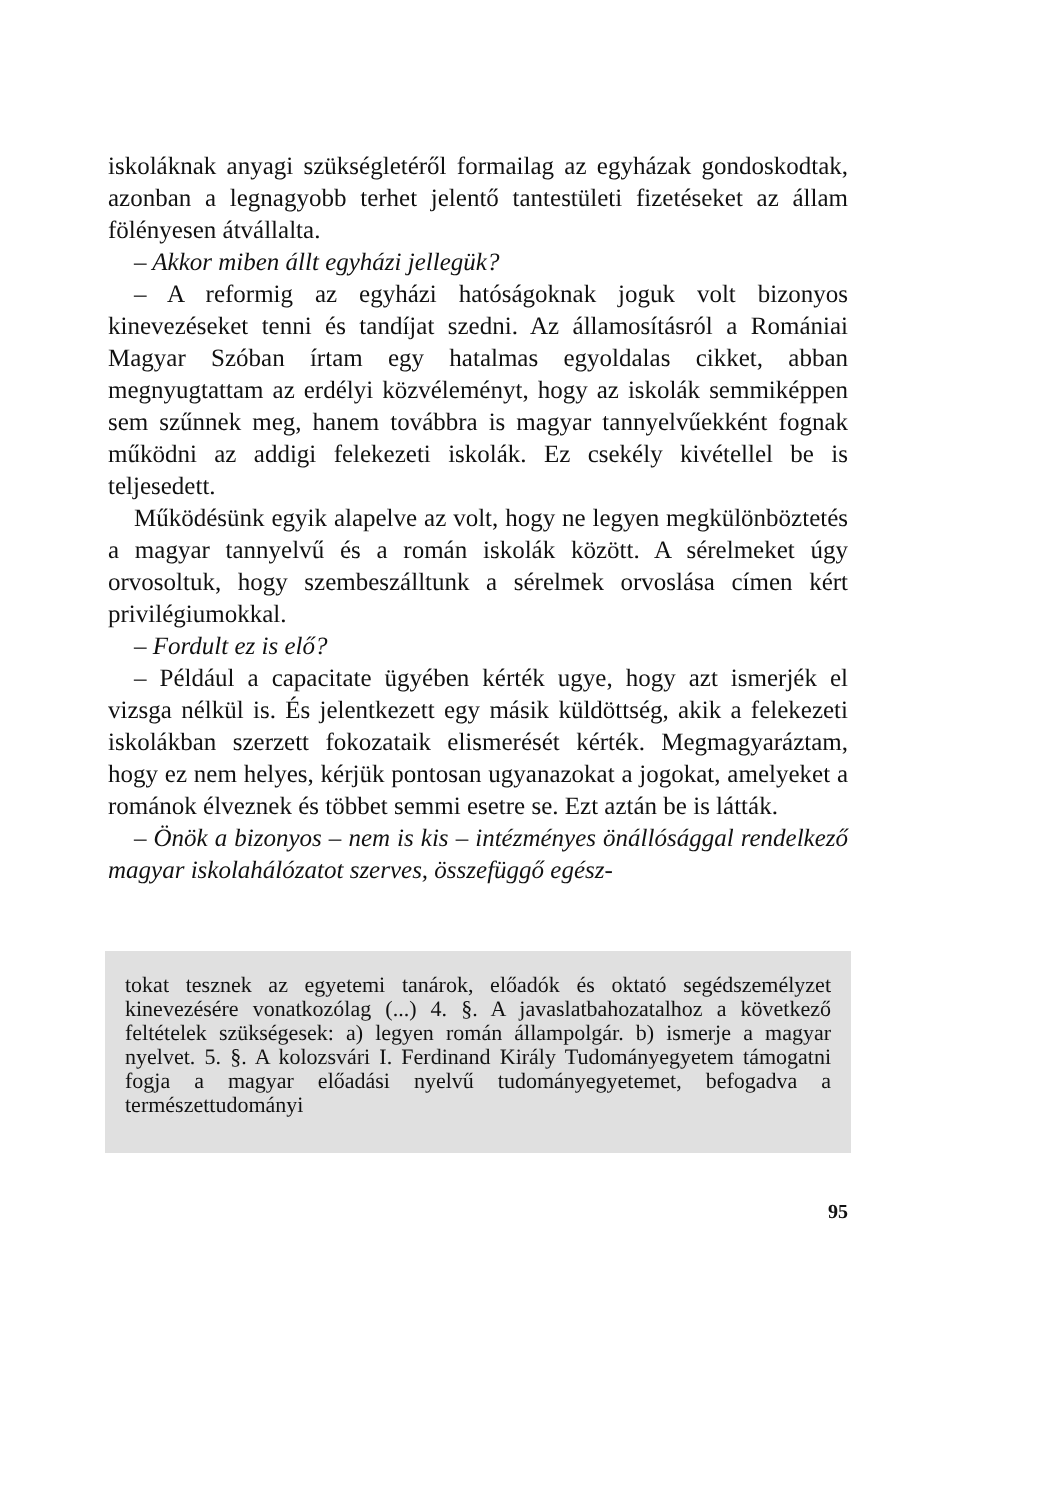iskoláknak anyagi szükségletéről formailag az egyházak gondoskodtak, azonban a legnagyobb terhet jelentő tantestületi fizetéseket az állam fölényesen átvállalta.
– Akkor miben állt egyházi jellegük?
– A reformig az egyházi hatóságoknak joguk volt bizonyos kinevezéseket tenni és tandíjat szedni. Az államosításról a Romániai Magyar Szóban írtam egy hatalmas egyoldalas cikket, abban megnyugtattam az erdélyi közvéleményt, hogy az iskolák semmiképpen sem szűnnek meg, hanem továbbra is magyar tannyelvűekként fognak működni az addigi felekezeti iskolák. Ez csekély kivétellel be is teljesedett.
Működésünk egyik alapelve az volt, hogy ne legyen megkülönböztetés a magyar tannyelvű és a román iskolák között. A sérelmeket úgy orvosoltuk, hogy szembeszálltunk a sérelmek orvoslása címen kért privilégiumokkal.
– Fordult ez is elő?
– Például a capacitate ügyében kérték ugye, hogy azt ismerjék el vizsga nélkül is. És jelentkezett egy másik küldöttség, akik a felekezeti iskolákban szerzett fokozataik elismerését kérték. Megmagyaráztam, hogy ez nem helyes, kérjük pontosan ugyanazokat a jogokat, amelyeket a románok élveznek és többet semmi esetre se. Ezt aztán be is látták.
– Önök a bizonyos – nem is kis – intézményes önállósággal rendelkező magyar iskolahálózatot szerves, összefüggő egész-
tokat tesznek az egyetemi tanárok, előadók és oktató segédszemélyzet kinevezésére vonatkozólag (...) 4. §. A javaslatbahozatalhoz a következő feltételek szükségesek: a) legyen román állampolgár. b) ismerje a magyar nyelvet. 5. §. A kolozsvári I. Ferdinand Király Tudományegyetem támogatni fogja a magyar előadási nyelvű tudományegyetemet, befogadva a természettudományi
95